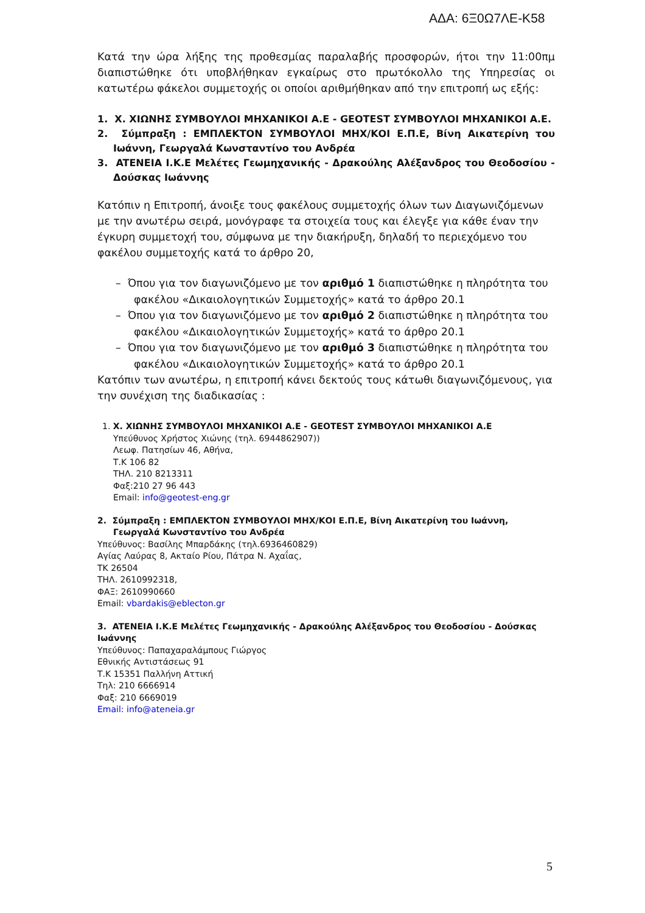ΑΔΑ: 6Ξ0Ω7ΛΕ-Κ58
Κατά την ώρα λήξης της προθεσμίας παραλαβής προσφορών, ήτοι την 11:00πμ διαπιστώθηκε ότι υποβλήθηκαν εγκαίρως στο πρωτόκολλο της Υπηρεσίας οι κατωτέρω φάκελοι συμμετοχής οι οποίοι αριθμήθηκαν από την επιτροπή ως εξής:
1. Χ. ΧΙΩΝΗΣ ΣΥΜΒΟΥΛΟΙ ΜΗΧΑΝΙΚΟΙ Α.Ε - GEOTEST ΣΥΜΒΟΥΛΟΙ ΜΗΧΑΝΙΚΟΙ Α.Ε.
2. Σύμπραξη : ΕΜΠΛΕΚΤΟΝ ΣΥΜΒΟΥΛΟΙ ΜΗΧ/ΚΟΙ Ε.Π.Ε, Βίνη Αικατερίνη του Ιωάννη, Γεωργαλά Κωνσταντίνο του Ανδρέα
3. ATENEIA Ι.Κ.Ε Μελέτες Γεωμηχανικής - Δρακούλης Αλέξανδρος του Θεοδοσίου - Δούσκας Ιωάννης
Κατόπιν η Επιτροπή, άνοιξε τους φακέλους συμμετοχής όλων των Διαγωνιζόμενων με την ανωτέρω σειρά, μονόγραφε τα στοιχεία τους και έλεγξε για κάθε έναν την έγκυρη συμμετοχή του, σύμφωνα με την διακήρυξη, δηλαδή το περιεχόμενο του φακέλου συμμετοχής κατά το άρθρο 20,
– Όπου για τον διαγωνιζόμενο με τον αριθμό 1 διαπιστώθηκε η πληρότητα του φακέλου «Δικαιολογητικών Συμμετοχής» κατά το άρθρο 20.1
– Όπου για τον διαγωνιζόμενο με τον αριθμό 2 διαπιστώθηκε η πληρότητα του φακέλου «Δικαιολογητικών Συμμετοχής» κατά το άρθρο 20.1
– Όπου για τον διαγωνιζόμενο με τον αριθμό 3 διαπιστώθηκε η πληρότητα του φακέλου «Δικαιολογητικών Συμμετοχής» κατά το άρθρο 20.1
Κατόπιν των ανωτέρω, η επιτροπή κάνει δεκτούς τους κάτωθι διαγωνιζόμενους, για την συνέχιση της διαδικασίας :
1. Χ. ΧΙΩΝΗΣ ΣΥΜΒΟΥΛΟΙ ΜΗΧΑΝΙΚΟΙ Α.Ε - GEOTEST ΣΥΜΒΟΥΛΟΙ ΜΗΧΑΝΙΚΟΙ Α.Ε
Υπεύθυνος Χρήστος Χιώνης (τηλ. 6944862907))
Λεωφ. Πατησίων 46, Αθήνα,
Τ.Κ 106 82
ΤΗΛ. 210 8213311
Φαξ:210 27 96 443
Email: info@geotest-eng.gr
2. Σύμπραξη : ΕΜΠΛΕΚΤΟΝ ΣΥΜΒΟΥΛΟΙ ΜΗΧ/ΚΟΙ Ε.Π.Ε, Βίνη Αικατερίνη του Ιωάννη, Γεωργαλά Κωνσταντίνο του Ανδρέα
Υπεύθυνος: Βασίλης Μπαρδάκης (τηλ.6936460829)
Αγίας Λαύρας 8, Ακταίο Ρίου, Πάτρα Ν. Αχαΐας,
ΤΚ 26504
ΤΗΛ. 2610992318,
ΦΑΞ: 2610990660
Email: vbardakis@eblecton.gr
3. ATENEIA Ι.Κ.Ε Μελέτες Γεωμηχανικής - Δρακούλης Αλέξανδρος του Θεοδοσίου - Δούσκας Ιωάννης
Υπεύθυνος: Παπαχαραλάμπους Γιώργος
Εθνικής Αντιστάσεως 91
Τ.Κ 15351 Παλλήνη Αττική
Τηλ: 210 6666914
Φαξ: 210 6669019
Email: info@ateneia.gr
5